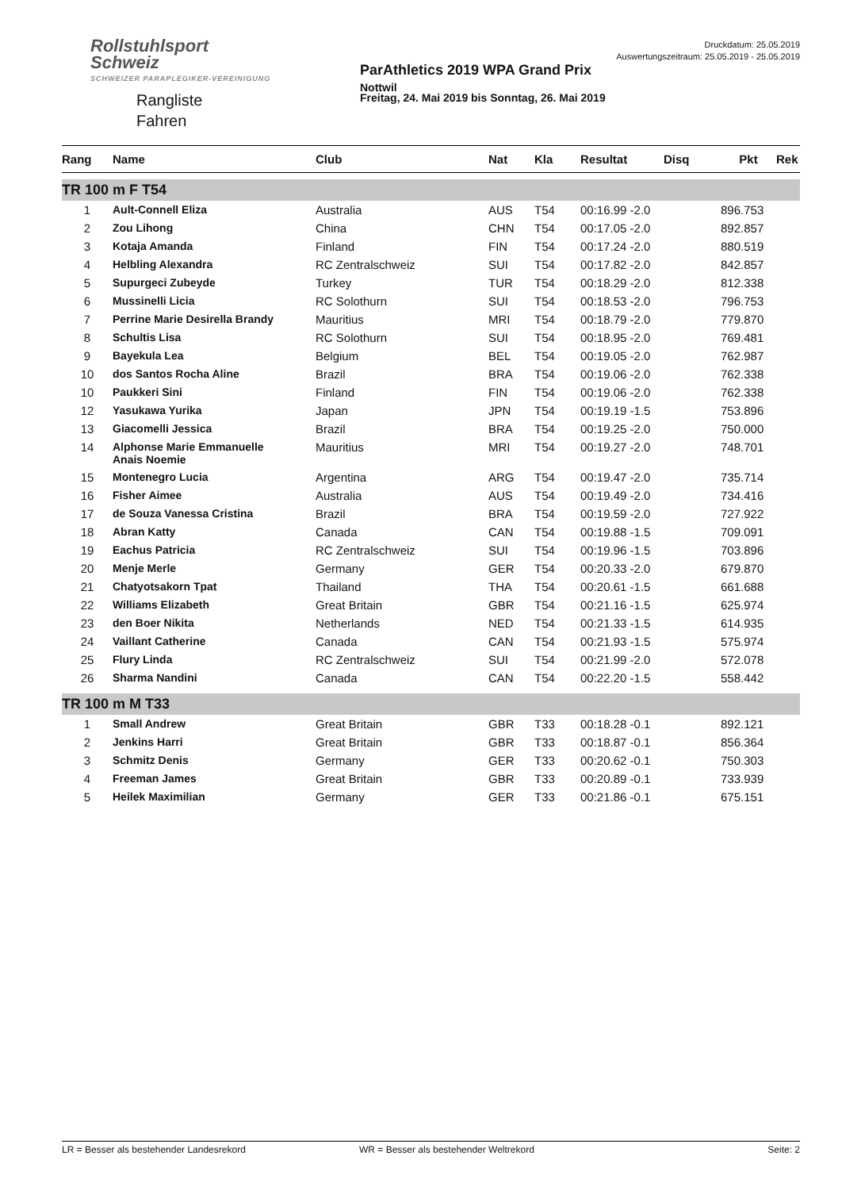Rollstuhlsport
Schweiz
SCHWEIZER PARAPLEGIKER-VEREINIGUNG
Rangliste
Fahren
ParAthletics 2019 WPA Grand Prix
Nottwil
Freitag, 24. Mai 2019 bis Sonntag, 26. Mai 2019
Druckdatum: 25.05.2019
Auswertungszeitraum: 25.05.2019 - 25.05.2019
| Rang | Name | Club | Nat | Kla | Resultat | Disq | Pkt | Rek |
| --- | --- | --- | --- | --- | --- | --- | --- | --- |
| TR 100 m F T54 | | | | | | | | |
| 1 | Ault-Connell Eliza | Australia | AUS | T54 | 00:16.99 -2.0 | | 896.753 | |
| 2 | Zou Lihong | China | CHN | T54 | 00:17.05 -2.0 | | 892.857 | |
| 3 | Kotaja Amanda | Finland | FIN | T54 | 00:17.24 -2.0 | | 880.519 | |
| 4 | Helbling Alexandra | RC Zentralschweiz | SUI | T54 | 00:17.82 -2.0 | | 842.857 | |
| 5 | Supurgeci Zubeyde | Turkey | TUR | T54 | 00:18.29 -2.0 | | 812.338 | |
| 6 | Mussinelli Licia | RC Solothurn | SUI | T54 | 00:18.53 -2.0 | | 796.753 | |
| 7 | Perrine Marie Desirella Brandy | Mauritius | MRI | T54 | 00:18.79 -2.0 | | 779.870 | |
| 8 | Schultis Lisa | RC Solothurn | SUI | T54 | 00:18.95 -2.0 | | 769.481 | |
| 9 | Bayekula Lea | Belgium | BEL | T54 | 00:19.05 -2.0 | | 762.987 | |
| 10 | dos Santos Rocha Aline | Brazil | BRA | T54 | 00:19.06 -2.0 | | 762.338 | |
| 10 | Paukkeri Sini | Finland | FIN | T54 | 00:19.06 -2.0 | | 762.338 | |
| 12 | Yasukawa Yurika | Japan | JPN | T54 | 00:19.19 -1.5 | | 753.896 | |
| 13 | Giacomelli Jessica | Brazil | BRA | T54 | 00:19.25 -2.0 | | 750.000 | |
| 14 | Alphonse Marie Emmanuelle Anais Noemie | Mauritius | MRI | T54 | 00:19.27 -2.0 | | 748.701 | |
| 15 | Montenegro Lucia | Argentina | ARG | T54 | 00:19.47 -2.0 | | 735.714 | |
| 16 | Fisher Aimee | Australia | AUS | T54 | 00:19.49 -2.0 | | 734.416 | |
| 17 | de Souza Vanessa Cristina | Brazil | BRA | T54 | 00:19.59 -2.0 | | 727.922 | |
| 18 | Abran Katty | Canada | CAN | T54 | 00:19.88 -1.5 | | 709.091 | |
| 19 | Eachus Patricia | RC Zentralschweiz | SUI | T54 | 00:19.96 -1.5 | | 703.896 | |
| 20 | Menje Merle | Germany | GER | T54 | 00:20.33 -2.0 | | 679.870 | |
| 21 | Chatyotsakorn Tpat | Thailand | THA | T54 | 00:20.61 -1.5 | | 661.688 | |
| 22 | Williams Elizabeth | Great Britain | GBR | T54 | 00:21.16 -1.5 | | 625.974 | |
| 23 | den Boer Nikita | Netherlands | NED | T54 | 00:21.33 -1.5 | | 614.935 | |
| 24 | Vaillant Catherine | Canada | CAN | T54 | 00:21.93 -1.5 | | 575.974 | |
| 25 | Flury Linda | RC Zentralschweiz | SUI | T54 | 00:21.99 -2.0 | | 572.078 | |
| 26 | Sharma Nandini | Canada | CAN | T54 | 00:22.20 -1.5 | | 558.442 | |
| TR 100 m M T33 | | | | | | | | |
| 1 | Small Andrew | Great Britain | GBR | T33 | 00:18.28 -0.1 | | 892.121 | |
| 2 | Jenkins Harri | Great Britain | GBR | T33 | 00:18.87 -0.1 | | 856.364 | |
| 3 | Schmitz Denis | Germany | GER | T33 | 00:20.62 -0.1 | | 750.303 | |
| 4 | Freeman James | Great Britain | GBR | T33 | 00:20.89 -0.1 | | 733.939 | |
| 5 | Heilek Maximilian | Germany | GER | T33 | 00:21.86 -0.1 | | 675.151 | |
LR = Besser als bestehender Landesrekord WR = Besser als bestehender Weltrekord Seite: 2